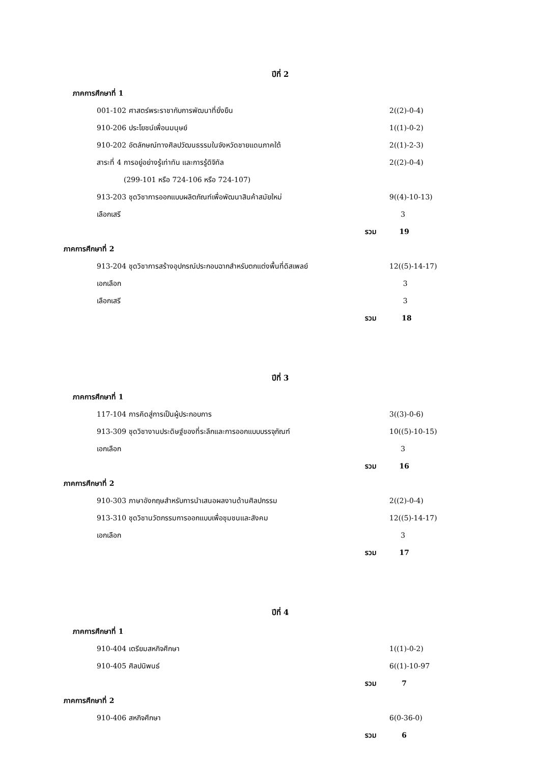ปีที่ 2
| ภาคการศึกษาที่ 1 | |
| 001-102 ศาสตร์พระราชากับการพัฒนาที่ยั่งยืน | 2((2)-0-4) |
| 910-206 ประโยชน์เพื่อนมนุษย์ | 1((1)-0-2) |
| 910-202 อัตลักษณ์ทางศิลปวัฒนธรรมในจังหวัดชายแดนภาคใต้ | 2((1)-2-3) |
| สาระที่ 4 การอยู่อย่างรู้เท่าทัน และการรู้ดิจิทัล | 2((2)-0-4) |
| (299-101 หรือ 724-106 หรือ 724-107) | |
| 913-203 ชุดวิชาการออกแบบผลิตภัณฑ์เพื่อพัฒนาสินค้าสมัยใหม่ | 9((4)-10-13) |
| เลือกเสรี | 3 |
| รวม | 19 |
| ภาคการศึกษาที่ 2 | |
| 913-204 ชุดวิชาการสร้างอุปกรณ์ประกอบฉากสำหรับตกแต่งพื้นที่ดิสเพลย์ | 12((5)-14-17) |
| เอกเลือก | 3 |
| เลือกเสรี | 3 |
| รวม | 18 |
ปีที่ 3
| ภาคการศึกษาที่ 1 | |
| 117-104 การคิดสู่การเป็นผู้ประกอบการ | 3((3)-0-6) |
| 913-309 ชุดวิชางานประดิษฐ์ของที่ระลึกและการออกแบบบรรจุภัณฑ์ | 10((5)-10-15) |
| เอกเลือก | 3 |
| รวม | 16 |
| ภาคการศึกษาที่ 2 | |
| 910-303 ภาษาอังกฤษสำหรับการนำเสนอผลงานด้านศิลปกรรม | 2((2)-0-4) |
| 913-310 ชุดวิชานวัตกรรมการออกแบบเพื่อชุมชนและสังคม | 12((5)-14-17) |
| เอกเลือก | 3 |
| รวม | 17 |
ปีที่ 4
| ภาคการศึกษาที่ 1 | |
| 910-404 เตรียมสหกิจศึกษา | 1((1)-0-2) |
| 910-405 ศิลปนิพนธ์ | 6((1)-10-97 |
| รวม | 7 |
| ภาคการศึกษาที่ 2 | |
| 910-406 สหกิจศึกษา | 6(0-36-0) |
| รวม | 6 |